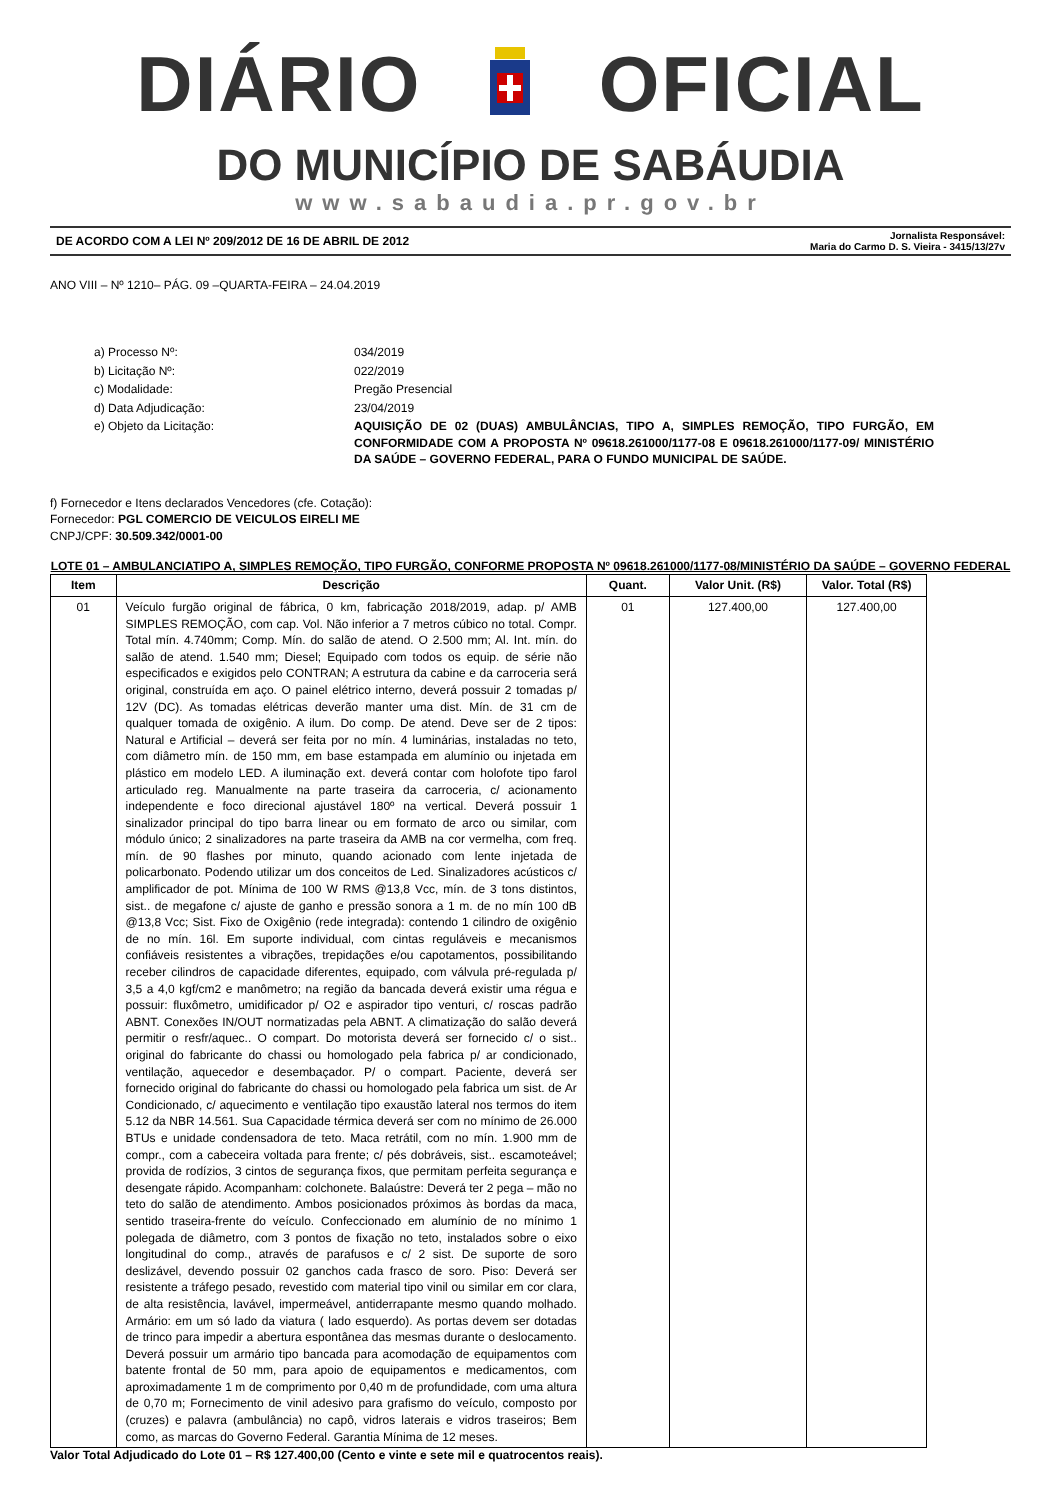DIÁRIO OFICIAL
DO MUNICÍPIO DE SABÁUDIA
www.sabaudia.pr.gov.br
DE ACORDO COM A LEI Nº 209/2012 DE 16 DE ABRIL DE 2012 Jornalista Responsável:
Maria do Carmo D. S. Vieira - 3415/13/27v
ANO VIII – Nº 1210– PÁG. 09 –QUARTA-FEIRA – 24.04.2019
| a) Processo Nº: | 034/2019 |
| b) Licitação Nº: | 022/2019 |
| c) Modalidade: | Pregão Presencial |
| d) Data Adjudicação: | 23/04/2019 |
| e) Objeto da Licitação: | AQUISIÇÃO DE 02 (DUAS) AMBULÂNCIAS, TIPO A, SIMPLES REMOÇÃO, TIPO FURGÃO, EM CONFORMIDADE COM A PROPOSTA Nº 09618.261000/1177-08 E 09618.261000/1177-09/ MINISTÉRIO DA SAÚDE – GOVERNO FEDERAL, PARA O FUNDO MUNICIPAL DE SAÚDE. |
f) Fornecedor e Itens declarados Vencedores (cfe. Cotação):
Fornecedor: PGL COMERCIO DE VEICULOS EIRELI ME
CNPJ/CPF: 30.509.342/0001-00
LOTE 01 – AMBULANCIATIPO A, SIMPLES REMOÇÃO, TIPO FURGÃO, CONFORME PROPOSTA Nº 09618.261000/1177-08/MINISTÉRIO DA SAÚDE – GOVERNO FEDERAL
| Item | Descrição | Quant. | Valor Unit. (R$) | Valor. Total (R$) |
| --- | --- | --- | --- | --- |
| 01 | Veículo furgão original de fábrica, 0 km, fabricação 2018/2019, adap. p/ AMB SIMPLES REMOÇÃO, com cap. Vol. Não inferior a 7 metros cúbico no total. Compr. Total mín. 4.740mm; Comp. Mín. do salão de atend. O 2.500 mm; Al. Int. mín. do salão de atend. 1.540 mm; Diesel; Equipado com todos os equip. de série não especificados e exigidos pelo CONTRAN; A estrutura da cabine e da carroceria será original, construída em aço. O painel elétrico interno, deverá possuir 2 tomadas p/ 12V (DC). As tomadas elétricas deverão manter uma dist. Mín. de 31 cm de qualquer tomada de oxigênio. A ilum. Do comp. De atend. Deve ser de 2 tipos: Natural e Artificial – deverá ser feita por no mín. 4 luminárias, instaladas no teto, com diâmetro mín. de 150 mm, em base estampada em alumínio ou injetada em plástico em modelo LED. A iluminação ext. deverá contar com holofote tipo farol articulado reg. Manualmente na parte traseira da carroceria, c/ acionamento independente e foco direcional ajustável 180º na vertical. Deverá possuir 1 sinalizador principal do tipo barra linear ou em formato de arco ou similar, com módulo único; 2 sinalizadores na parte traseira da AMB na cor vermelha, com freq. mín. de 90 flashes por minuto, quando acionado com lente injetada de policarbonato. Podendo utilizar um dos conceitos de Led. Sinalizadores acústicos c/ amplificador de pot. Mínima de 100 W RMS @13,8 Vcc, mín. de 3 tons distintos, sist.. de megafone c/ ajuste de ganho e pressão sonora a 1 m. de no mín 100 dB @13,8 Vcc; Sist. Fixo de Oxigênio (rede integrada): contendo 1 cilindro de oxigênio de no mín. 16l. Em suporte individual, com cintas reguláveis e mecanismos confiáveis resistentes a vibrações, trepidações e/ou capotamentos, possibilitando receber cilindros de capacidade diferentes, equipado, com válvula pré-regulada p/ 3,5 a 4,0 kgf/cm2 e manômetro; na região da bancada deverá existir uma régua e possuir: fluxômetro, umidificador p/ O2 e aspirador tipo venturi, c/ roscas padrão ABNT. Conexões IN/OUT normatizadas pela ABNT. A climatização do salão deverá permitir o resfr/aquec.. O compart. Do motorista deverá ser fornecido c/ o sist.. original do fabricante do chassi ou homologado pela fabrica p/ ar condicionado, ventilação, aquecedor e desembaçador. P/ o compart. Paciente, deverá ser fornecido original do fabricante do chassi ou homologado pela fabrica um sist. de Ar Condicionado, c/ aquecimento e ventilação tipo exaustão lateral nos termos do item 5.12 da NBR 14.561. Sua Capacidade térmica deverá ser com no mínimo de 26.000 BTUs e unidade condensadora de teto. Maca retrátil, com no mín. 1.900 mm de compr., com a cabeceira voltada para frente; c/ pés dobráveis, sist.. escamoteável; provida de rodízios, 3 cintos de segurança fixos, que permitam perfeita segurança e desengate rápido. Acompanham: colchonete. Balaústre: Deverá ter 2 pega – mão no teto do salão de atendimento. Ambos posicionados próximos às bordas da maca, sentido traseira-frente do veículo. Confeccionado em alumínio de no mínimo 1 polegada de diâmetro, com 3 pontos de fixação no teto, instalados sobre o eixo longitudinal do comp., através de parafusos e c/ 2 sist. De suporte de soro deslizável, devendo possuir 02 ganchos cada frasco de soro. Piso: Deverá ser resistente a tráfego pesado, revestido com material tipo vinil ou similar em cor clara, de alta resistência, lavável, impermeável, antiderrapante mesmo quando molhado. Armário: em um só lado da viatura ( lado esquerdo). As portas devem ser dotadas de trinco para impedir a abertura espontânea das mesmas durante o deslocamento. Deverá possuir um armário tipo bancada para acomodação de equipamentos com batente frontal de 50 mm, para apoio de equipamentos e medicamentos, com aproximadamente 1 m de comprimento por 0,40 m de profundidade, com uma altura de 0,70 m; Fornecimento de vinil adesivo para grafismo do veículo, composto por (cruzes) e palavra (ambulância) no capô, vidros laterais e vidros traseiros; Bem como, as marcas do Governo Federal. Garantia Mínima de 12 meses. | 01 | 127.400,00 | 127.400,00 |
Valor Total Adjudicado do Lote 01 – R$ 127.400,00 (Cento e vinte e sete mil e quatrocentos reais).